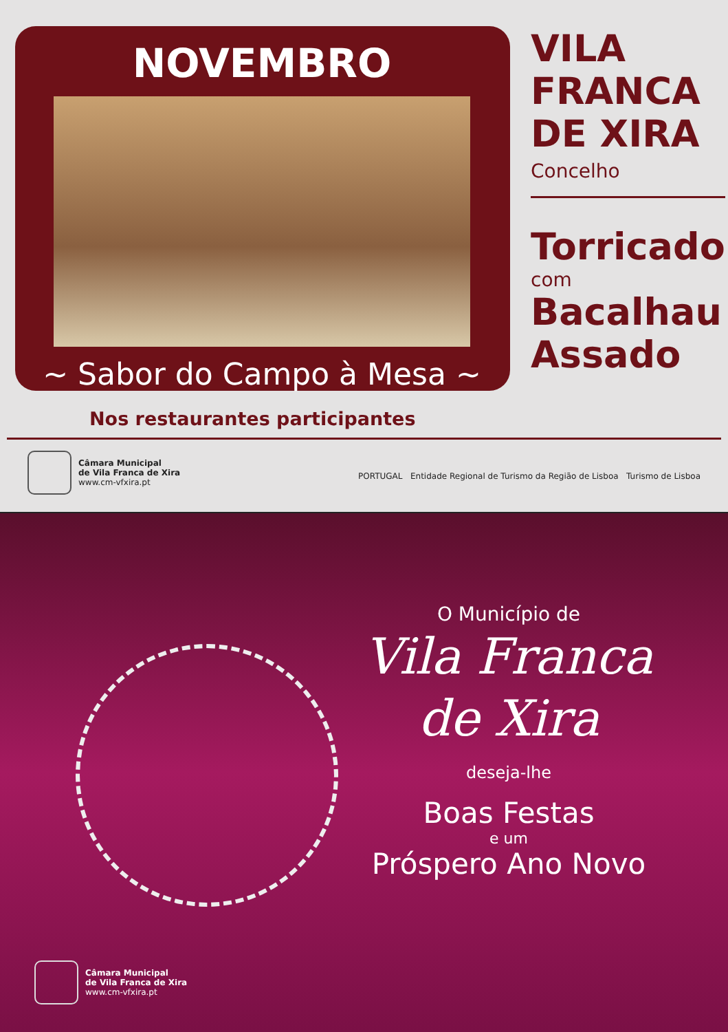NOVEMBRO
~ Sabor do Campo à Mesa ~
VILA
FRANCA
DE XIRA
Concelho
Torricado
com
Bacalhau
Assado
Nos restaurantes participantes
Câmara Municipal
de Vila Franca de Xira
www.cm-vfxira.pt
PORTUGAL Entidade Regional de Turismo da Região de Lisboa Turismo de Lisboa
O Município de
Vila Franca
de Xira
deseja-lhe
Boas Festas
e um
Próspero Ano Novo
Câmara Municipal
de Vila Franca de Xira
www.cm-vfxira.pt